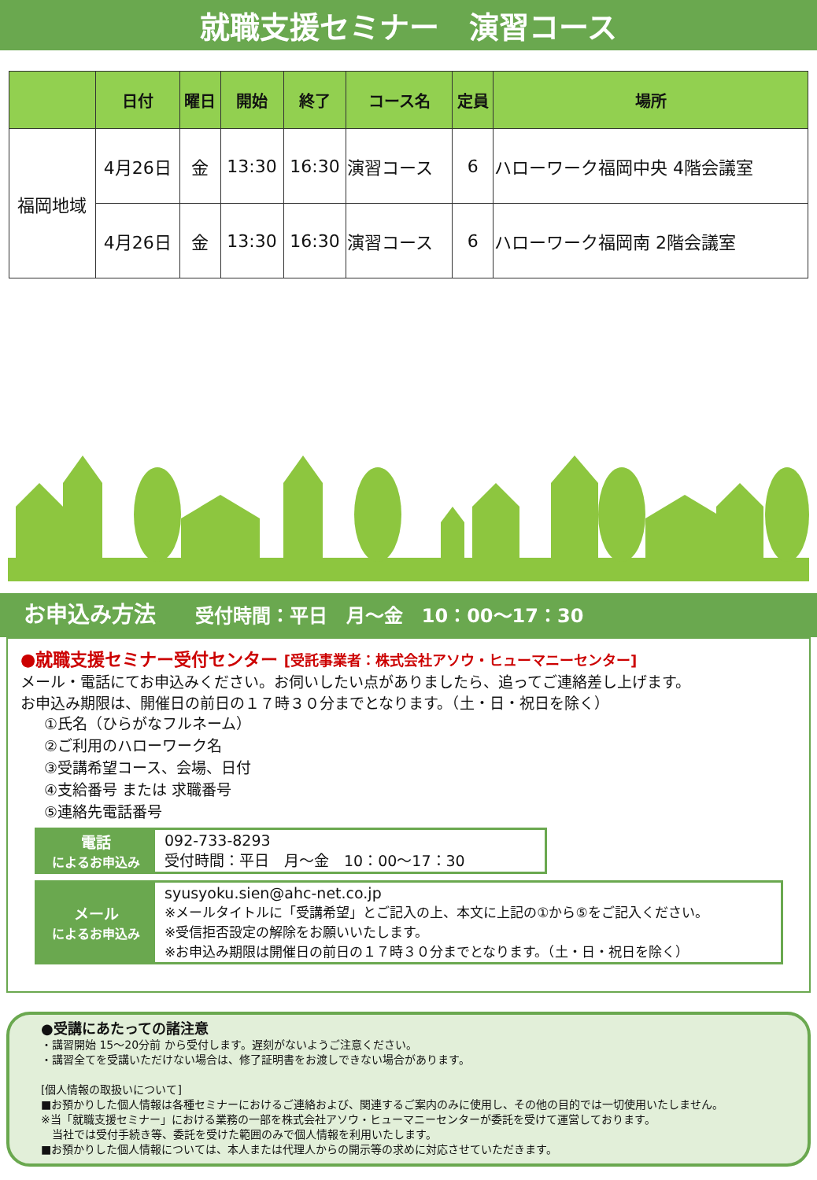就職支援セミナー　演習コース
| | 日付 | 曜日 | 開始 | 終了 | コース名 | 定員 | 場所 |
| --- | --- | --- | --- | --- | --- | --- | --- |
| 福岡地域 | 4月26日 | 金 | 13:30 | 16:30 | 演習コース | 6 | ハローワーク福岡中央 4階会議室 |
| | 4月26日 | 金 | 13:30 | 16:30 | 演習コース | 6 | ハローワーク福岡南 2階会議室 |
お申込み方法 受付時間：平日　月～金　10：00～17：30
●就職支援セミナー受付センター [受託事業者：株式会社アソウ・ヒューマニーセンター]
メール・電話にてお申込みください。お伺いしたい点がありましたら、追ってご連絡差し上げます。
お申込み期限は、開催日の前日の１７時３０分までとなります。（土・日・祝日を除く）
①氏名（ひらがなフルネーム）
②ご利用のハローワーク名
③受講希望コース、会場、日付
④支給番号 または 求職番号
⑤連絡先電話番号
電話
によるお申込み
092-733-8293
受付時間：平日　月～金　10：00～17：30
メール
によるお申込み
syusyoku.sien@ahc-net.co.jp
※メールタイトルに「受講希望」とご記入の上、本文に上記の①から⑤をご記入ください。
※受信拒否設定の解除をお願いいたします。
※お申込み期限は開催日の前日の１７時３０分までとなります。（土・日・祝日を除く）
●受講にあたっての諸注意
・講習開始 15～20分前 から受付します。遅刻がないようご注意ください。
・講習全てを受講いただけない場合は、修了証明書をお渡しできない場合があります。
[個人情報の取扱いについて]
■お預かりした個人情報は各種セミナーにおけるご連絡および、関連するご案内のみに使用し、その他の目的では一切使用いたしません。
※当「就職支援セミナー」における業務の一部を株式会社アソウ・ヒューマニーセンターが委託を受けて運営しております。
　当社では受付手続き等、委託を受けた範囲のみで個人情報を利用いたします。
■お預かりした個人情報については、本人または代理人からの開示等の求めに対応させていただきます。